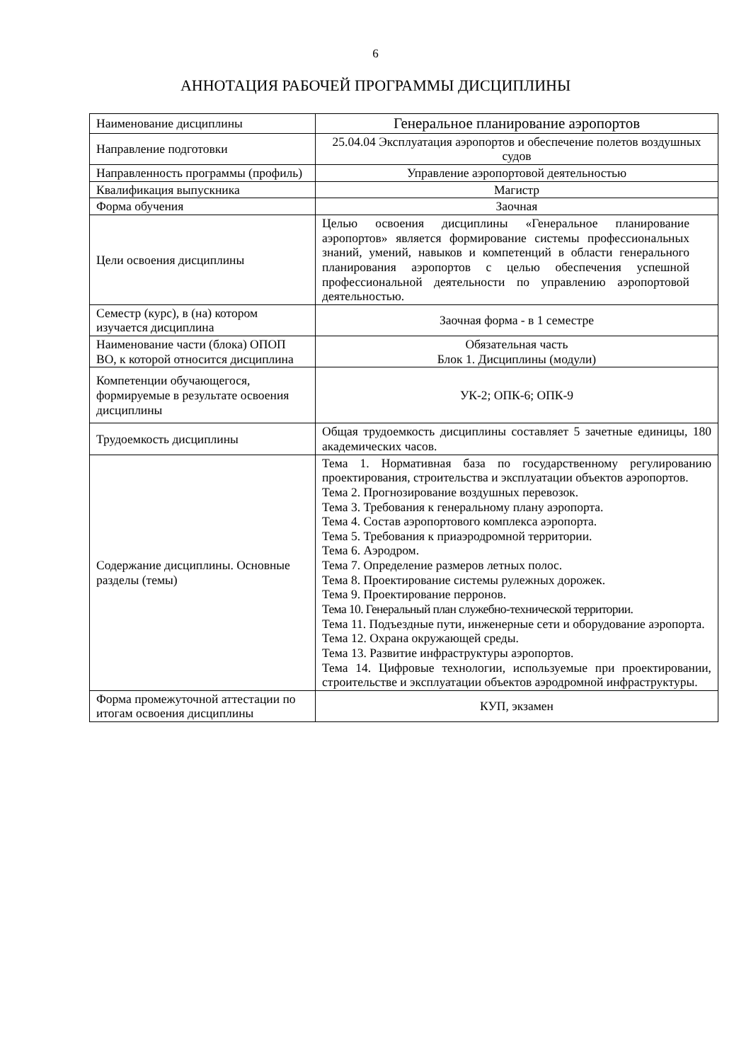6
АННОТАЦИЯ РАБОЧЕЙ ПРОГРАММЫ ДИСЦИПЛИНЫ
| Наименование дисциплины | Генеральное планирование аэропортов |
| Направление подготовки | 25.04.04 Эксплуатация аэропортов и обеспечение полетов воздушных судов |
| Направленность программы (профиль) | Управление аэропортовой деятельностью |
| Квалификация выпускника | Магистр |
| Форма обучения | Заочная |
| Цели освоения дисциплины | Целью освоения дисциплины «Генеральное планирование аэропортов» является формирование системы профессиональных знаний, умений, навыков и компетенций в области генерального планирования аэропортов с целью обеспечения успешной профессиональной деятельности по управлению аэропортовой деятельностью. |
| Семестр (курс), в (на) котором изучается дисциплина | Заочная форма - в 1 семестре |
| Наименование части (блока) ОПОП ВО, к которой относится дисциплина | Обязательная часть Блок 1. Дисциплины (модули) |
| Компетенции обучающегося, формируемые в результате освоения дисциплины | УК-2; ОПК-6; ОПК-9 |
| Трудоемкость дисциплины | Общая трудоемкость дисциплины составляет 5 зачетные единицы, 180 академических часов. |
| Содержание дисциплины. Основные разделы (темы) | Тема 1. Нормативная база по государственному регулированию проектирования, строительства и эксплуатации объектов аэропортов. Тема 2. Прогнозирование воздушных перевозок. Тема 3. Требования к генеральному плану аэропорта. Тема 4. Состав аэропортового комплекса аэропорта. Тема 5. Требования к приаэродромной территории. Тема 6. Аэродром. Тема 7. Определение размеров летных полос. Тема 8. Проектирование системы рулежных дорожек. Тема 9. Проектирование перронов. Тема 10. Генеральный план служебно-технической территории. Тема 11. Подъездные пути, инженерные сети и оборудование аэропорта. Тема 12. Охрана окружающей среды. Тема 13. Развитие инфраструктуры аэропортов. Тема 14. Цифровые технологии, используемые при проектировании, строительстве и эксплуатации объектов аэродромной инфраструктуры. |
| Форма промежуточной аттестации по итогам освоения дисциплины | КУП, экзамен |